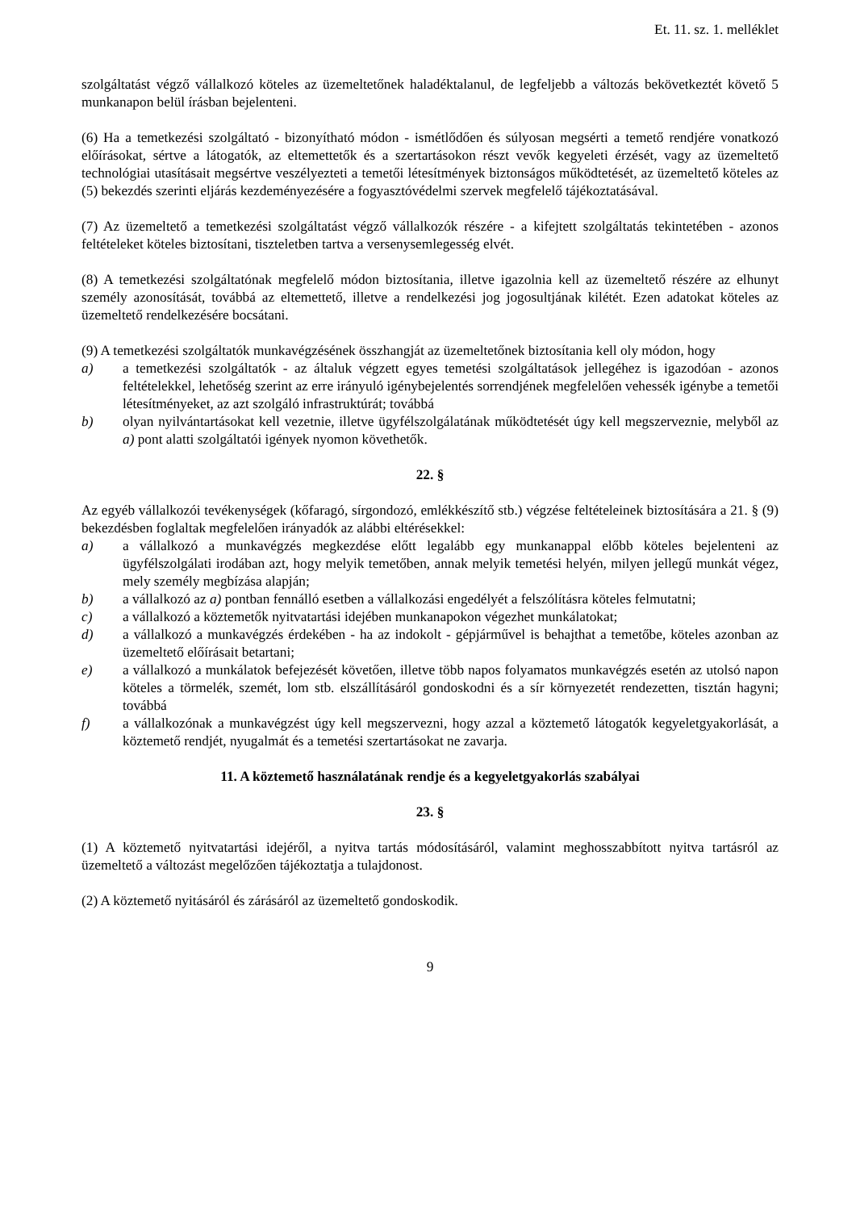Et. 11. sz. 1. melléklet
szolgáltatást végző vállalkozó köteles az üzemeltetőnek haladéktalanul, de legfeljebb a változás bekövetkeztét követő 5 munkanapon belül írásban bejelenteni.
(6) Ha a temetkezési szolgáltató - bizonyítható módon - ismétlődően és súlyosan megsérti a temető rendjére vonatkozó előírásokat, sértve a látogatók, az eltemettetők és a szertartásokon részt vevők kegyeleti érzését, vagy az üzemeltető technológiai utasításait megsértve veszélyezteti a temetői létesítmények biztonságos működtetését, az üzemeltető köteles az (5) bekezdés szerinti eljárás kezdeményezésére a fogyasztóvédelmi szervek megfelelő tájékoztatásával.
(7) Az üzemeltető a temetkezési szolgáltatást végző vállalkozók részére - a kifejtett szolgáltatás tekintetében - azonos feltételeket köteles biztosítani, tiszteletben tartva a versenysemlegesség elvét.
(8) A temetkezési szolgáltatónak megfelelő módon biztosítania, illetve igazolnia kell az üzemeltető részére az elhunyt személy azonosítását, továbbá az eltemettető, illetve a rendelkezési jog jogosultjának kilétét. Ezen adatokat köteles az üzemeltető rendelkezésére bocsátani.
(9) A temetkezési szolgáltatók munkavégzésének összhangját az üzemeltetőnek biztosítania kell oly módon, hogy
a) a temetkezési szolgáltatók - az általuk végzett egyes temetési szolgáltatások jellegéhez is igazodóan - azonos feltételekkel, lehetőség szerint az erre irányuló igénybejelentés sorrendjének megfelelően vehessék igénybe a temetői létesítményeket, az azt szolgáló infrastruktúrát; továbbá
b) olyan nyilvántartásokat kell vezetnie, illetve ügyfélszolgálatának működtetését úgy kell megszerveznie, melyből az a) pont alatti szolgáltatói igények nyomon követhetők.
22. §
Az egyéb vállalkozói tevékenységek (kőfaragó, sírgondozó, emlékkészítő stb.) végzése feltételeinek biztosítására a 21. § (9) bekezdésben foglaltak megfelelően irányadók az alábbi eltérésekkel:
a) a vállalkozó a munkavégzés megkezdése előtt legalább egy munkanappal előbb köteles bejelenteni az ügyfélszolgálati irodában azt, hogy melyik temetőben, annak melyik temetési helyén, milyen jellegű munkát végez, mely személy megbízása alapján;
b) a vállalkozó az a) pontban fennálló esetben a vállalkozási engedélyét a felszólításra köteles felmutatni;
c) a vállalkozó a köztemetők nyitvatartási idejében munkanapokon végezhet munkálatokat;
d) a vállalkozó a munkavégzés érdekében - ha az indokolt - gépjárművel is behajthat a temetőbe, köteles azonban az üzemeltető előírásait betartani;
e) a vállalkozó a munkálatok befejezését követően, illetve több napos folyamatos munkavégzés esetén az utolsó napon köteles a törmelék, szemét, lom stb. elszállításáról gondoskodni és a sír környezetét rendezetten, tisztán hagyni; továbbá
f) a vállalkozónak a munkavégzést úgy kell megszervezni, hogy azzal a köztemető látogatók kegyeletgyakorlását, a köztemető rendjét, nyugalmát és a temetési szertartásokat ne zavarja.
11. A köztemető használatának rendje és a kegyeletgyakorlás szabályai
23. §
(1) A köztemető nyitvatartási idejéről, a nyitva tartás módosításáról, valamint meghosszabbított nyitva tartásról az üzemeltető a változást megelőzően tájékoztatja a tulajdonost.
(2) A köztemető nyitásáról és zárásáról az üzemeltető gondoskodik.
9